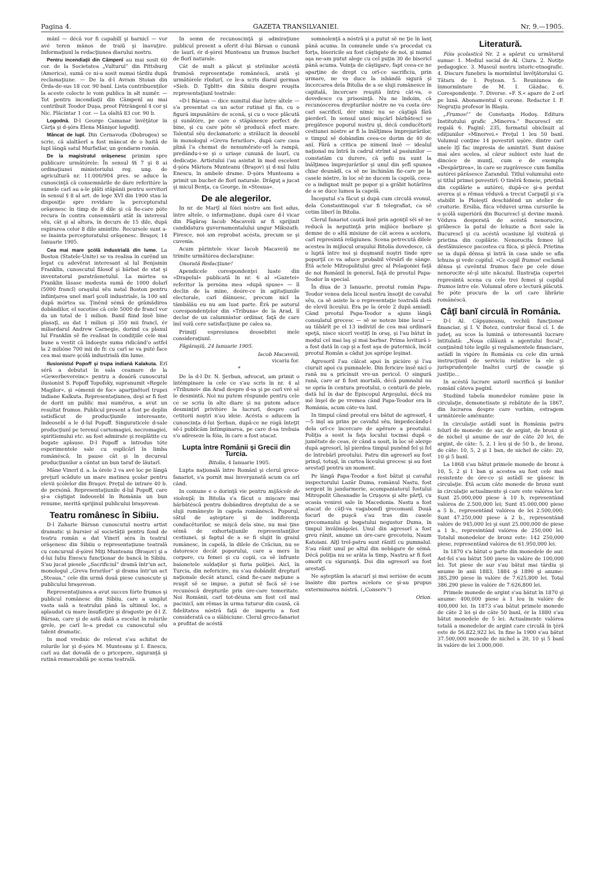Pagina 4. GAZETA TRANSILVANIEI. Nr. 9.—1905.
mânĭ — décă vor fi capabilĭ şi harnicĭ — vor avé teren mănos de traiŭ şi înavuţire. Informaţiunĭ la redacţiunea diarului nostru.
Pentru incendiaţii din Câmpenĭ au mai sosit 60 cor. de la Societatea „Vulturul“ din Pittsburg (America), sumă ce ni-a sosit numai târdiu după reclamaţiune. — De la d-l Avram Stoian din Órda-de-sus 18 cor. 90 banĭ. Lista contribuenţilor la aceste colecte le vom publica în alt numĕr. — Tot pentru incendiaţii din Câmpenĭ au mai contribuit Teodor Duşa, preot Pĕtrângenĭ 4 cor şi Nic. Plăcintar 1 cor. — La olaltă 83 cor. 90 b.
Logodnă. D-l George Camanar învĕţător în Cârţa şi d-şóra Elena Mănişor logodiţĭ.
Mâncat de lupĭ. Din Cernavoda (Dobrogea) se scrie, că alaltăerĭ a fost mâncat de o haită de lupĭ lângă satul Murfatlar, un gendarm român.
De la magistratul orăşenesc primim spre publicare următórele: În sensul §§ 7 şi 8 ai ordinaţiunei ministeriului reg. ung. de agricultură nr. 11.000/904 pres. se aduce la cunoscinţă că consemnările de dare referitóre la sumele carĭ au a-le plăti stăpânii pentru servitorĭ în sensul § 8 al art. de lege XVI din 1900 stau la disposiţie spre revidare la perceptoratul orăşenesc în timp de 8 dile şi că fie-care póte recura în contra consemnării atât în interesul sĕu, cât şi al altora, în decurs de 15 dile, după espirarea celor 8 dile amintite. Recursele sunt a-se înainta perceptoratului orăşenesc. Braşov, 14 Ianuarie 1905.
Cea mai mare şcólă industrială din lume. La Boston (Statele-Unite) se va realisa în curênd un legat cu adevĕrat interesant al luĭ Benjamin Franklin, cunoscutul filosof şi bărbat de stat şi inventatorul paratrăsnetuluĭ. La mórtea sa Franklin lăsase modesta sumă de 1000 dolarĭ (5000 francĭ) oraşului sĕu natal Boston pentru înfiinţarea uneĭ marĭ şcolĭ industriale, la 100 anĭ după mórtea sa. Ţinênd sémă de grămădirea dobândilor, el socotise că cele 5000 de francĭ vor da un total de 1 milion. Baniĭ fiind însĕ bine plasaţĭ, au dat 1 milion şi 350 mii francĭ, ér miliardarul Andrew Carnegie, dorind ca planul luĭ Franklin sĕ fie realisat în condiţiile cele mai bune a vestit că îndoeşte suma ridicând'o astfel la 2 milióne 700 mii de fr. cu carĭ se va puté face cea mai mare şcólă industrială din lume.
Ilusionistul Popoff şi trupa indiană Kalakuta. Erĭ séră a debutat în sala ceamare de la »Gewerbevereinc« pentru a doaóră cunoscutul ilusionist S. Popoff Topofsky, supranumit »Regele Magilor«, şi »ómenii de foc« aparţinĕtorĭ trupei indiane Kalkuta. Representaţiunea, deşi ar fi fost de dorit un public mai numĕros, a avut un resultat frumos. Publicul present a fost pe deplin satisfăcut de producţiunile interesante, îndeosebĭ a le d-luĭ Popoff. Singuraticele d-sale producţiunĭ pe terenul cartomagiei, necromagiei, spiritismului etc. au fost admirate şi resplătite cu bogate aplause. D-l Popoff a întrodus tóte esperimentele sale cu esplicărĭ în limba românéscă. In pause cât şi în decursul producţiunilor a cântat un bun taraf de lăutarĭ.
Mâne Vinerĭ d. a. la órele 2 va avé loc pe lângă preţurĭ scădute un mare matineu şcolar pentru elevii şcólelor din Braşov. Preţul de intrare 40 b. de persónă. Representaţiunile d-luĭ Popoff, care şi-a câştigat îndeosebĭ în România un bun renume, merită sprijinul publicului braşovean.
Teatru românesc în Sibiiu.
D-l Zaharie Bârsan cunoscutul nostru artist dramatic şi bursier al societăţii pentru fond de teatru român a dat Vinerĭ séra în teatrul orăşenesc din Sibiiu o representaţiune teatrală cu concursul d-şórei Miţi Munteanu (Braşov) şi a d-lui Iuliu Enescu funcţionar de bancă în Sibiiu. S'au jucat piesele „Sacrificiul“ dramă într'un act, monologul „Greva ferarilor“ şi drama într'un act „Steaua,“ cele din urmă două piese cunoscute şi publicului braşovean.
Representaţiunea a avut succes fórte frumos şi publicul românesc din Sibiiu, care a umplut vasta sală a teatrului până la ultimul loc, a aplaudat cu mare însufleţire şi dragoste pe d-l Z. Bârsan, care şi de astă dată a escelat în rolurile grele, pe carĭ le-a predat cu cunoscutul sĕu talent dramatic.
In mod vrednic de relevat s'au achitat de rolurile lor şi d-şóra M. Munteanu şi I. Enescu, carĭ au dat dovadă de o pricepere, siguranţă şi rutină remarcabilă pe scena teatrală.
In semn de recunoscinţă şi admiraţiune publicul present a oferit d-lui Bârsan o cunună de laurĭ, ér d-şórei Munteanu un frumos buchet de florĭ naturale.
Cât de mult a plăcut şi strĕinilor acéstă frumósă representaţie românéscă, arată şi următórele rîndurĭ, ce le-a scris diarul german »Sieb. D. Tgbltt« din Sibiiu despre reuşita representaţiunĭ teatrale:
»D-l Bârsan — dice numitul diar între altele — s'a presentat ca un actor rutinat şi fin, cu o figură impunătóre de scenă, şi cu o voce plăcută şi sunătóre, pe care o stăpânesce perfect de bine, şi cu care póte sĕ producă efect mare. Talentul sĕu declamatoric a strălucit în deosebĭ în monologul »Greva ferarilor«, după care casa plină l'a chemat de nenumĕrate-orĭ la rampă, predându-i-se şi o uriaşe cunună de laurĭ, cu dedicaţie. Artistului i'au asistat în mod escelent d-şóra Măriora Munteanu (Braşov) şi d-nul Iuliu Enescu, în ambele drame. D-şóra Munteanu a primit un buchet de florĭ naturale. Drăguţ a jucat şi micul Benţa, ca George, în »Steaua«.
De ale alegerilor.
In nr. de Marţĭ al fóiei nóstre am fost adus, între altele, o informaţiune, după care d-l vicar din Făgăraş Iacob Macaveiŭ ar fi sprijinit candidatura guvernamentalului ungur Mikszath. Firesce, noi am reprobat acésta, precum se şi cuvenia.
Acum părintele vicar Iacob Macaveiŭ ne trimite următórea declaraţiune:
Onorată Redacţiune!
Apendicele corespondenţei luate din »Drapelul« publicată în nr. 6 al »Gazetei« referitor la persóna mea »după spuse« — îl declin de la mine, deóre-ce în agitaţiunile electorale, carĭ dăinuesc, precum nicĭ la tămbălău eu nu am luat parte. Éră pe autorul corespondenţelor din »Tribuna« de la Arad, îl declar de un calumniator ordinar, faţă de care îmĭ voiŭ cere satisfacţiune pe calea sa.
Primiţĭ espresiunea deosebitei mele consideraţiunĭ.
Făgăraşiŭ, 24 Ianuarie 1905.
Iacob Macaveiŭ,
vicariu for.
*
De la d-l Dr. N. Şerban, advocat, am primit o întêmpinare la cele ce s'au scris în nr. 4 al »Tribunei« din Arad despre d-sa şi pe carĭ vré sĕ le desmintă. Noi nu putem rĕspunde pentru cele ce se scriu în alte diare şi nu putem aduce desminţirĭ privitóre la lucrurĭ, despre carĭ cetitorii noştri n'au ideie. Acésta o aducem la cunoscinţa d-lui Şerban, după-ce ne rógă înteţit sĕ-i publicăm întîmpinarea, pe care d-sa trebuia s'o adreseze la fóia, în care a fost atacat.
Lupta între Românii şi Grecii din Turcia.
Bitolia, 4 Ianuarie 1905.
Lupta naţională între Românĭ şi clerul greco-fanariot, s'a pornit mai înverşunată acum ca orĭ când.
In comune e o dorinţă vie pentru mijlócele de violenţă; în Bitolia s'a făcut o mişcare mai bărbătéscă pentru dobândirea dreptului de a se sluji româneşte în capela românéscă. Poporul, sătul de aşteptare şi de indiferenţa conducĕtorilor, se mişcă dela sine, nu mai ţine sémă de exhortaţiunile representanţilor cestiunei, şi faptul de a se fi slujit în graiul românesc, în capelă, în dilele de Crăciun, nu se datoresce decât poporului, care a mers în corpore, cu femei şi cu copii, ca sĕ înfrunte baionetele soldaţilor şi furia poliţiei. Aicĭ, în Turcia, din nefericire, nu s'au dobândit drepturĭ naţionale decât atuncĭ, când fie-care naţiune a reuşit sĕ se impue, a putut sĕ facă sĕ i-se recunóscă drepturile prin óre-care temeritate. Noi Românii, carĭ tot-déuna am fost ceĭ maĭ pacinicĭ, am rĕmas în urma tuturor din causă, că fidelitatea nóstră faţă de imperiu a fost considerată ca o slăbiciune. Clerul greco-fanariot a profitat de acéstă
somnolenţă a nóstră şi a putut sĕ ne ţie în lanţ până acuma. In comunele unde s'a procedat cu forţa, bisericile au fost câştigate de noi, şi numai aşa ne-am putut alege cu cel puţin 30 de bisericĭ până acuma. Voinţa de câştigare, fapt ceea-ce ne aparţine de drept cu orĭ-ce sacrificiu, prin urmare, ne va duce la isbândă sigură şi încercarea dela Bitolia de a se sluji românesce în capitală, încercare reuşită întru cât-va, o dovedesce cu prisosinţă. Nu ne îndoim, că recunóscerea drepturilor nóstre ne va costa óre-carĭ sacrificiĭ, dér nimic nu se câştigă fără pierderĭ. In sensul unei mişcărĭ bărbătescĭ se pregătesce poporul nostru şi, décă conducĕtorii cestiunei nóstre ar fi la înălţimea împrejurărilor, e timpul sĕ dobândim ceea-ce dorim de 40 de anĭ. Fără a critica pe nimenĭ însĕ — idealul naţional nu întră în cadrul strîmt al pasiunilor — constatăm cu durere, că şefii nu sunt la înălţimea împrejurărilor şi unul din şefĭ spunea chiar deunădĭ, ca sĕ ne închinăm fie-care pe la casele nóstre, în loc sĕ ne ducem la capelă, ceea-ce a indignat mult pe popor şi a grăbit hotărîrea de a se duce lumea la capelă.
Începutul s'a făcut şi după cum circulă svonul, dela Constantinopol s'ar fi telegrafiat, ca sĕ cetim liberĭ în Bitolia.
Clerul fanariot caută însĕ prin agenţiĭ sĕi sĕ ne reducă la neputinţă prin mijlóce barbare şi demne de o altă misiune de cât aceea a acelora, carĭ represintă religiunea. Scena petrecută dilele acestea în mijlocul oraşului Bitolia dovedesce, că o luptă între noi şi duşmaniĭ noştri tinde spre poporţiĭ ce va aduce probabil vĕrsărĭ de sânge. Étă actele Mitropolitului grec al Pelagoniei faţă de noi Româniĭ în general, faţă de preotul Papa-Teodor în special.
În diua de 3 Ianuarie, preotul român Papa-Teodor venea dela liceul nostru însoţit de cavaful sĕu, ca sĕ asiste la o representaţie teatrală dată de eleviĭ liceului. Era pe la órele 2 după amiadĭ. Când preotul Papa-Teodor a ajuns lângă consulatul grecesc — sĕ se noteze bine locul — au tăbărît pe el 13 indivizĭ de cea mai ordinară speţă, nisce sicerĭ vestiţĭ în oraş, şi l'au bătut în modul cel mai laş şi mai barbar. Prima lovitură i-a fost dată în cap şi a fost aşa de puternică, încât preotul Român a cădut jos aprópe leşinat.
Agresoriĭ l'au călcat apoi în picióre şi l'au ciuruit apoi cu pumnalele. Din fericire însĕ nicĭ o rană nu a pricinuit vre-un pericol. O singură rană, care ar fi fost mortală, décă pumnalul nu se opria în centura preotului, o centură de piele, dată luĭ în dar de Episcopul Argeşului, décă nu mĕ înşel de pe vremea când Papa-Teodor era în România, acum câte-va lunĭ.
In timpul când preotul era bătut de agresorĭ, 4—5 inşĭ au prins pe cavaful sĕu, împedecându-l dela orĭ-ce încercare de apĕrare a preotului. Poliţia a sosit la faţa locului tocmai după o jumĕtate de ceas, ér când a sosit, în loc sĕ alerge după agresorĭ, îşĭ pierdea timpul punĕnd fel şi fel de întrebărĭ preotului. Patru din agresorĭ au fost prinşĭ, totuşĭ, în curtea liceului grecesc şi au fost arestaţĭ pentru un moment.
Pe lângă Papa-Teodor a fost bătut şi cavaful inspectorului Lazăr Duma, românul Nastu, fost sergent în jandarmerie, acompaniatorul fostului Mitropolit Gheanadie la Cruşova şi alte părţĭ, cu ocasia venirei sale în Macedonia. Nastu a fost atacat de câţĭ-va vagabondĭ grecomanĭ. Două focurĭ de puşcă s'au tras din casele grecomanului şi bogatului negustor Duma, în timpul învălmăşelei. Unul din agresorĭ a fost greu rănit, anume un óre-care grecoteiu, Naum Katoiani. Alţĭ treĭ-patru sunt rănitĭ cu pumnalul. S'au rănit unul pe altul din nebăgare de sémă. Décă poliţia nu se arăta la timp, Nastru ar fi fost omorît cu siguranţă. Doi din agresorĭ au fost arestaţĭ.
Ne aşteptăm la atacurĭ şi mai seriόse de acum înainte din partea acelora ce şi-au propus exterminarea nóstră. („Conserv.“)
Orion.
Literatură.
Fóia şcolastică Nr. 2 a apărut cu următorul sumar: 1. Mediul social de Al. Ciura. 2. Notiţe pedagogice. 3. Museul nostru istoric-etnografic. 4. Discurs funebru la mormîntul învĕţătorului G. Tătaru de I. Peştean. 5. Reuniunea de înmormîntare de M. I. Găzdac. 6. Corespondenţe. 7. Diverse. »F. S.« apare de 2 orĭ pe lună. Abonamentul 6 corone. Redactor I. F. Negruţiu profesor în Blaşiu.
„Frumos!“ de Constanţa Hodoş. Editura Institutului grafic „Minerva.“ Bucurescĭ str. regală 6. Paginĭ: 235, formatul obicĭnuit al ediţiunilor »Minervei.« Preţul 1 leu 50 banĭ. Volumul conţine 14 povestirĭ uşóre, dintre carĭ unele îţĭ fac impresia de amintirĭ. Sunt duióse mai ales acelea, al căror subiect este luat de dincóce de munţĭ, cum e de exemplu »Despărţirea«, în care se zugrăvesce cum familia autórei părăsesce Zarandul. Titlul volumului este şi titlul primei povestirĭ: O tinĕră femeie, prietină din copilărie a autórei, după-ce şi-a perdut averea şi a rĕmas vĕduvă a trecut Carpaţiĭ şi s'a stabilit la Ploieştĭ deschidênd un atelier de croitorie. Ersilia, fiica vĕduvei urma cursurile la o şcólă superióră din Bucurescĭ şi devine mamă. Vĕduva desperată de acéstă nenorocire, grăbesce la patul de lehuzie a ficei sale la Bucurescĭ şi cu acéstă ocasiune îşĭ visitéză şi prietina din copilărie. Nenorocita femee îşĭ destăinuiesce pacostea cu fiica, şi plécă. Prietina se ia după dênsa şi întră în casa unde se afla lehuza şi vede copilul. »Ce copil frumos! esclamă dênsa şi cuvêntul frumos face pe cele dóue nenorocite sĕ-şĭ uite năcazul. Ilustraţia copertei represintă scena cu cele trei femei şi copilul frumos între ele. Volumul ofere o lectură plăcută. Se póte procura de la orĭ care librărie românéscă.
Câţĭ banĭ circulă în România.
D-l Al. Căpşuneanu, vechiŭ funcţionar financiar, şi I. V. Botez, controlor fiscal cl. I. de judeţ, au scos la lumină o interesantă lucrare întitulată: „Noua călăuză a agentului fiscal“, conţinênd tóte legile şi regulamentele financiare, astădĭ în vigóre în România cu cele din urmă instrucţiunĭ de serviciu relative la ele şi jurisprudenţele Inaltei curţĭ de casaţie şi justiţie...
In acéstă lucrare autoriĭ sacrifică şi banilor românĭ câteva paginĭ.
Studiind tabela monedelor române puse în circulaţie, demonetisate şi rebătute de la 1867, din lucrarea despre care vorbim, estragem următórele amĕnunte:
In circulaţie astădĭ sunt în România patru felurĭ de monede: de aur, de argint, de bronz şi de nichel şi anume de aur de câte 20 lei, de argint, de câte: 5, 2, 1 leu şi de 50 b., de bronz, de câte: 10, 5, 2 şi 1 ban, de nichel de câte: 20, 10 şi 5 banĭ.
La 1868 s'au bătut primele monede de bronz à 10, 5, 2 şi 1 ban şi acestea au fost cele mai resistente de óre-ce şi astădĭ se găsesc în circulaţie. Étă acum câte monede de bronz sunt în circulaţie actualmente şi care este valórea lor: Sunt 25.000,000 piese à 10 b, representând valórea de 2.500,000 lei; Sunt 45.000,000 piese a 5 b., representând valórea de lei 2.500,000; Sunt 47.250,000 piese à 2 b., representând valóre de 945,000 lei şi sunt 25.000,000 de piese a 1 b., represintând valórea de 250,000 lei. Totalul monedelor de bronz este: 142 250,000 piese, representând valórea de 61.950,000 lei.
In 1870 s'a bătut o parte din monedele de aur. Ast-fel s'au bătut 500 piese în valóre de 100,000 lei. Tot piese de aur s'au bătut mai târdiu şi anume în anii 1883, 1884 şi 1890 şi anume: 385,290 piese în valóre de 7.625,800 lei. Total 386.290 piese în valóre de 7.626,800 lei.
Primele monede de argint s'au bătut în 1870 şi anume: 400,000 piese à 1 leu în valóre de 400,000 lei. In 1873 s'au bătut primele monede de câte 2 lei şi de câte 50 banĭ, ér la 1880 s'au bătut monedele de 5 lei. Actualmente valórea totală a monedelor de argint care circulă în ţéră este de 56.822,922 lei. In fine la 1900 s'au bătut 37.500,000 monede de nichel a 20, 10 şi 5 banĭ în valóre de lei 3.000,000.